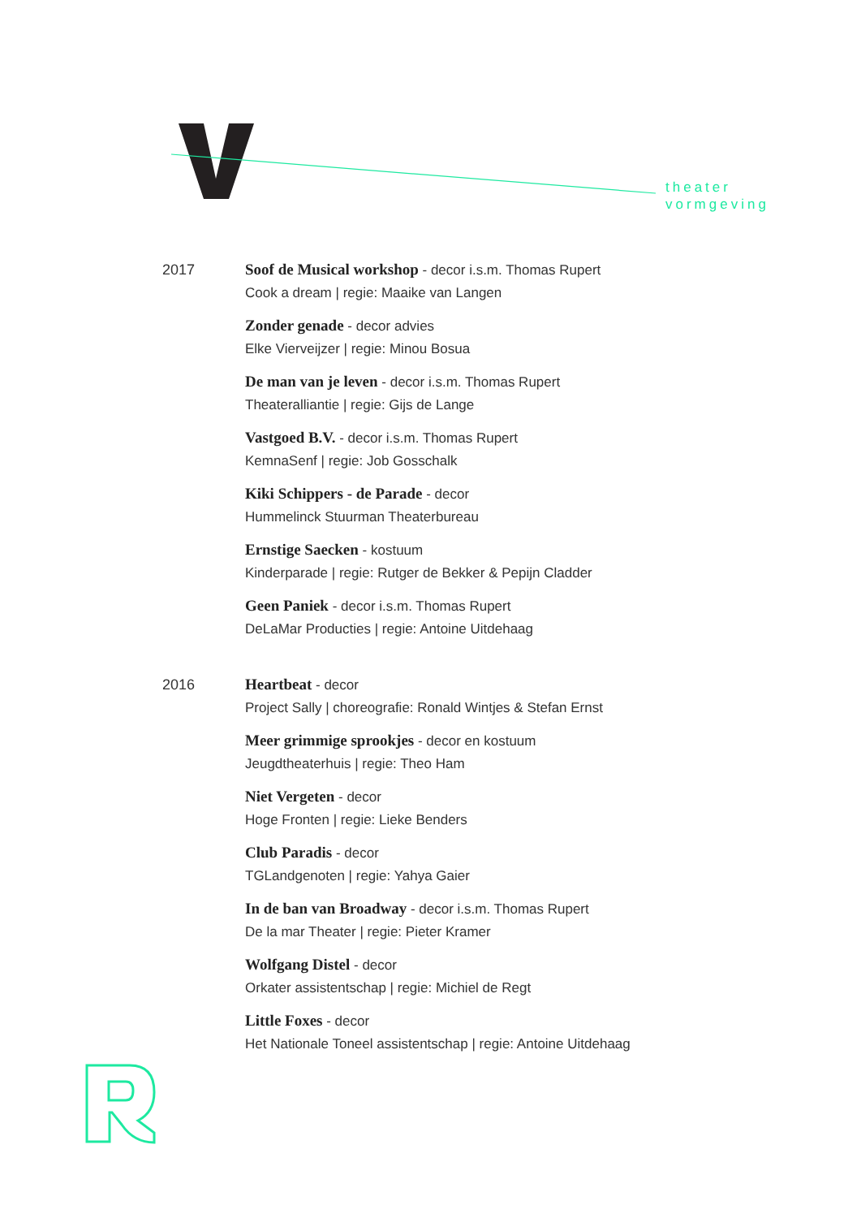theater
vormgeving
2017
Soof de Musical workshop - decor i.s.m. Thomas Rupert
Cook a dream | regie: Maaike van Langen
Zonder genade - decor advies
Elke Vierveijzer | regie: Minou Bosua
De man van je leven - decor i.s.m. Thomas Rupert
Theateralliantie | regie: Gijs de Lange
Vastgoed B.V. - decor i.s.m. Thomas Rupert
KemnaSenf | regie: Job Gosschalk
Kiki Schippers - de Parade - decor
Hummelinck Stuurman Theaterbureau
Ernstige Saecken - kostuum
Kinderparade | regie: Rutger de Bekker & Pepijn Cladder
Geen Paniek - decor i.s.m. Thomas Rupert
DeLaMar Producties | regie: Antoine Uitdehaag
2016
Heartbeat - decor
Project Sally | choreografie: Ronald Wintjes & Stefan Ernst
Meer grimmige sprookjes - decor en kostuum
Jeugdtheaterhuis | regie: Theo Ham
Niet Vergeten - decor
Hoge Fronten | regie: Lieke Benders
Club Paradis - decor
TGLandgenoten | regie: Yahya Gaier
In de ban van Broadway - decor i.s.m. Thomas Rupert
De la mar Theater | regie: Pieter Kramer
Wolfgang Distel - decor
Orkater assistentschap | regie: Michiel de Regt
Little Foxes - decor
Het Nationale Toneel assistentschap | regie: Antoine Uitdehaag